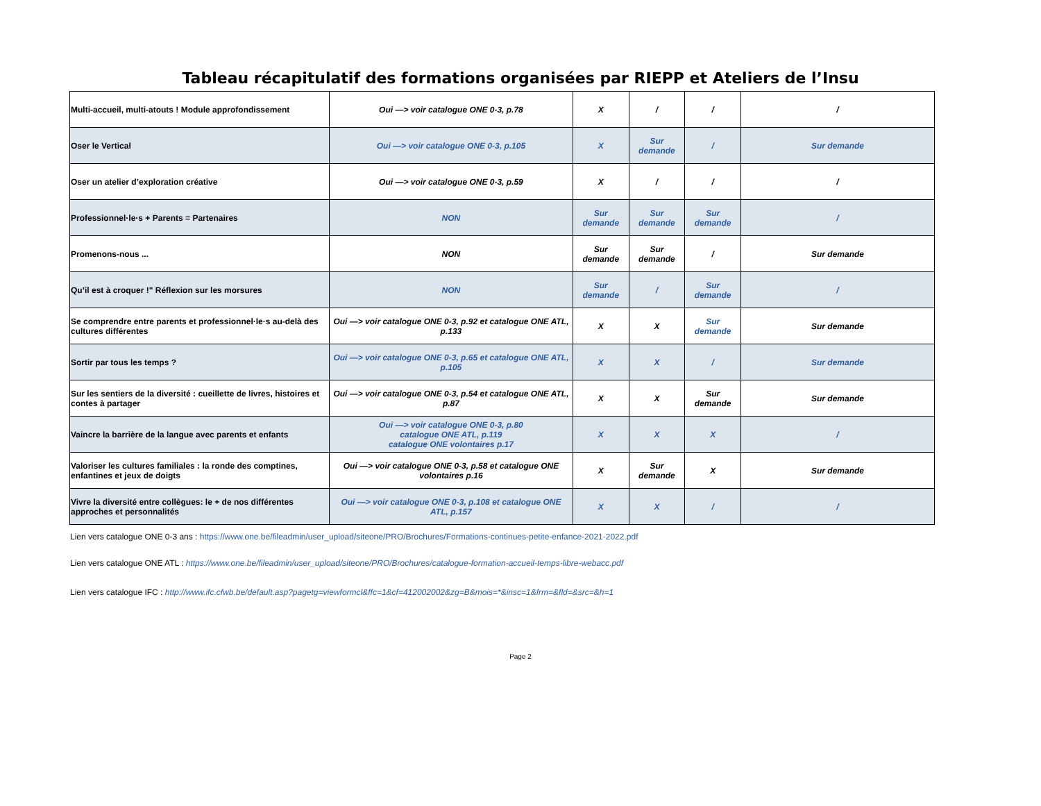Tableau récapitulatif des formations organisées par RIEPP et Ateliers de l’Insu
| Multi-accueil, multi-atouts ! Module approfondissement | Oui —> voir catalogue ONE 0-3, p.78 | X | / | / | / |
| Oser le Vertical | Oui —> voir catalogue ONE 0-3, p.105 | X | Sur demande | / | Sur demande |
| Oser un atelier d’exploration créative | Oui —> voir catalogue ONE 0-3, p.59 | X | / | / | / |
| Professionnel·le·s + Parents = Partenaires | NON | Sur demande | Sur demande | Sur demande | / |
| Promenons-nous ... | NON | Sur demande | Sur demande | / | Sur demande |
| Qu’il est à croquer !" Réflexion sur les morsures | NON | Sur demande | / | Sur demande | / |
| Se comprendre entre parents et professionnel·le·s au-delà des cultures différentes | Oui —> voir catalogue ONE 0-3, p.92 et catalogue ONE ATL, p.133 | X | X | Sur demande | Sur demande |
| Sortir par tous les temps ? | Oui —> voir catalogue ONE 0-3, p.65 et catalogue ONE ATL, p.105 | X | X | / | Sur demande |
| Sur les sentiers de la diversité : cueillette de livres, histoires et contes à partager | Oui —> voir catalogue ONE 0-3, p.54 et catalogue ONE ATL, p.87 | X | X | Sur demande | Sur demande |
| Vaincre la barrière de la langue avec parents et enfants | Oui —> voir catalogue ONE 0-3, p.80 catalogue ONE ATL, p.119 catalogue ONE volontaires p.17 | X | X | X | / |
| Valoriser les cultures familiales : la ronde des comptines, enfantines et jeux de doigts | Oui —> voir catalogue ONE 0-3, p.58 et catalogue ONE volontaires p.16 | X | Sur demande | X | Sur demande |
| Vivre la diversité entre collègues: le + de nos différentes approches et personnalités | Oui —> voir catalogue ONE 0-3, p.108 et catalogue ONE ATL, p.157 | X | X | / | / |
Lien vers catalogue ONE 0-3 ans : https://www.one.be/fileadmin/user_upload/siteone/PRO/Brochures/Formations-continues-petite-enfance-2021-2022.pdf
Lien vers catalogue ONE ATL : https://www.one.be/fileadmin/user_upload/siteone/PRO/Brochures/catalogue-formation-accueil-temps-libre-webacc.pdf
Lien vers catalogue IFC : http://www.ifc.cfwb.be/default.asp?pagetg=viewformcl&ffc=1&cf=412002002&zg=B&mois=*&insc=1&frm=&fld=&src=&h=1
Page 2